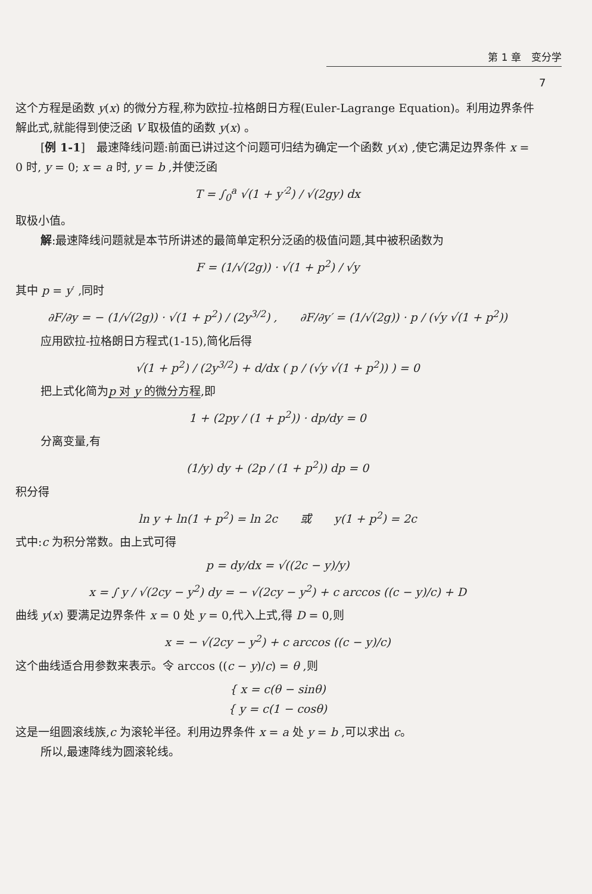第 1 章　变分学
7
这个方程是函数 y(x) 的微分方程,称为欧拉-拉格朗日方程(Euler-Lagrange Equation)。利用边界条件解此式,就能得到使泛函 V 取极值的函数 y(x) 。
[例 1-1]　最速降线问题:前面已讲过这个问题可归结为确定一个函数 y(x) ,使它满足边界条件 x = 0 时, y = 0; x = a 时, y = b ,并使泛函
T = ∫<sub>0</sub><sup>a</sup> √(1 + y′<sup>2</sup>) / √(2gy) dx
取极小值。
解:最速降线问题就是本节所讲述的最简单定积分泛函的极值问题,其中被积函数为
F = (1/√(2g)) · √(1 + p<sup>2</sup>) / √y
其中 p = y′ ,同时
∂F/∂y = − (1/√(2g)) · √(1 + p<sup>2</sup>) / (2y<sup>3/2</sup>) ,　　∂F/∂y′ = (1/√(2g)) · p / (√y √(1 + p<sup>2</sup>))
应用欧拉-拉格朗日方程式(1-15),简化后得
√(1 + p<sup>2</sup>) / (2y<sup>3/2</sup>) + d/dx ( p / (√y √(1 + p<sup>2</sup>)) ) = 0
把上式化简为p 对 y 的微分方程,即
1 + (2py / (1 + p<sup>2</sup>)) · dp/dy = 0
分离变量,有
(1/y) dy + (2p / (1 + p<sup>2</sup>)) dp = 0
积分得
ln y + ln(1 + p<sup>2</sup>) = ln 2c　　或　　y(1 + p<sup>2</sup>) = 2c
式中:c 为积分常数。由上式可得
p = dy/dx = √((2c − y)/y)
x = ∫ y / √(2cy − y<sup>2</sup>) dy = − √(2cy − y<sup>2</sup>) + c arccos ((c − y)/c) + D
曲线 y(x) 要满足边界条件 x = 0 处 y = 0,代入上式,得 D = 0,则
x = − √(2cy − y<sup>2</sup>) + c arccos ((c − y)/c)
这个曲线适合用参数来表示。令 arccos ((c − y)/c) = θ ,则
{ x = c(θ − sinθ)
{ y = c(1 − cosθ)
这是一组圆滚线族,c 为滚轮半径。利用边界条件 x = a 处 y = b ,可以求出 c。
所以,最速降线为圆滚轮线。